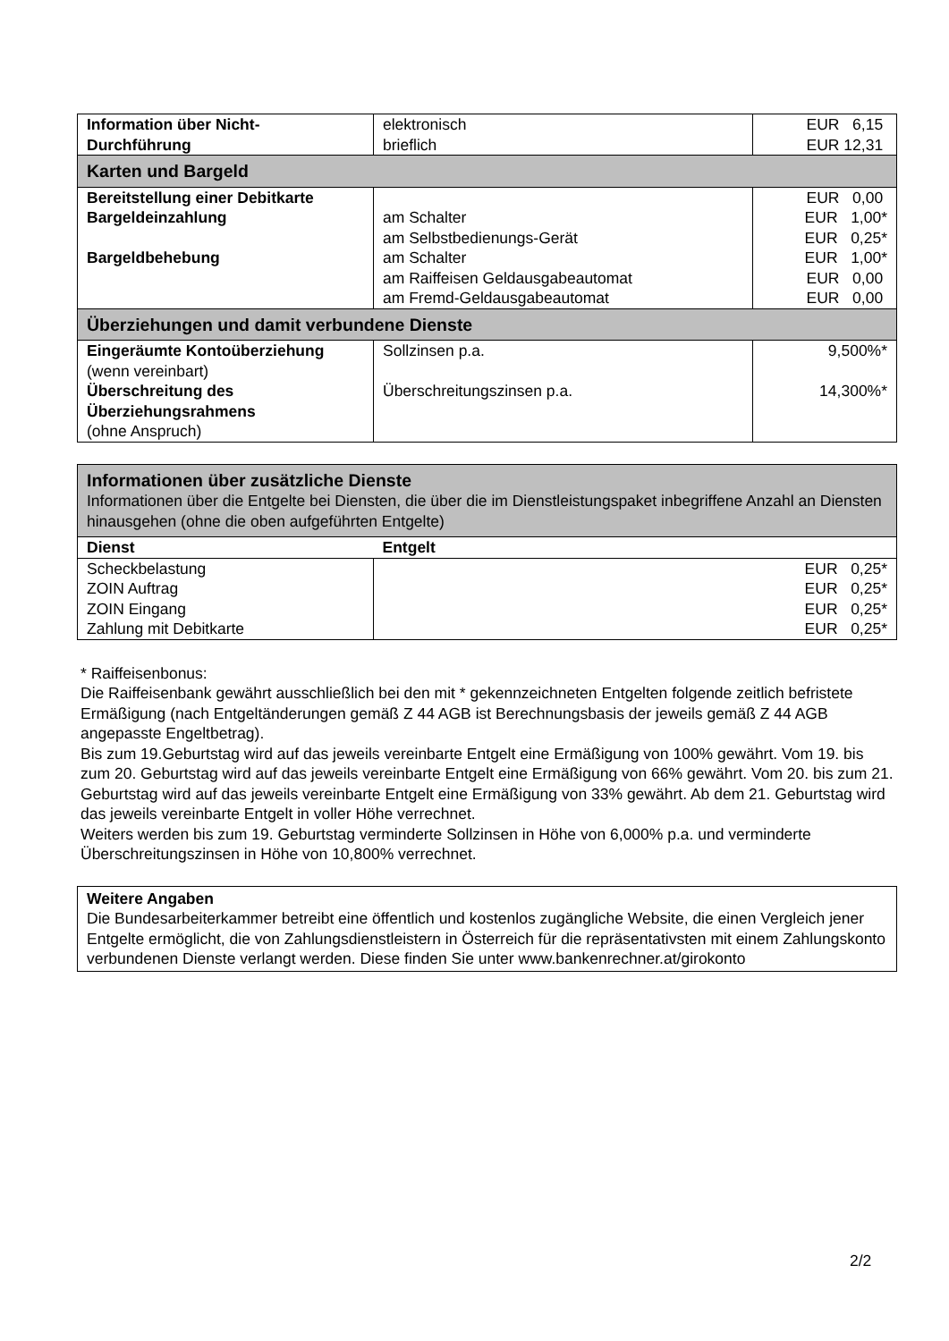| Information über Nicht- Durchführung | elektronisch brieflich | EUR 6,15 EUR 12,31 |
| Karten und Bargeld | | |
| Bereitstellung einer Debitkarte Bargeldeinzahlung Bargeldbehebung | am Schalter am Selbstbedienungs-Gerät am Schalter am Raiffeisen Geldausgabeautomat am Fremd-Geldausgabeautomat | EUR 0,00 EUR 1,00* EUR 0,25* EUR 1,00* EUR 0,00 EUR 0,00 |
| Überziehungen und damit verbundene Dienste | | |
| Eingeräumte Kontoüberziehung (wenn vereinbart) Überschreitung des Überziehungsrahmens (ohne Anspruch) | Sollzinsen p.a. Überschreitungszinsen p.a. | 9,500%* 14,300%* |
| Informationen über zusätzliche Dienste Informationen über die Entgelte bei Diensten, die über die im Dienstleistungspaket inbegriffene Anzahl an Diensten hinausgehen (ohne die oben aufgeführten Entgelte) | |
| Dienst | Entgelt |
| Scheckbelastung ZOIN Auftrag ZOIN Eingang Zahlung mit Debitkarte | EUR 0,25* EUR 0,25* EUR 0,25* EUR 0,25* |
* Raiffeisenbonus:
Die Raiffeisenbank gewährt ausschließlich bei den mit * gekennzeichneten Entgelten folgende zeitlich befristete Ermäßigung (nach Entgeltänderungen gemäß Z 44 AGB ist Berechnungsbasis der jeweils gemäß Z 44 AGB angepasste Engeltbetrag).
Bis zum 19.Geburtstag wird auf das jeweils vereinbarte Entgelt eine Ermäßigung von 100% gewährt. Vom 19. bis zum 20. Geburtstag wird auf das jeweils vereinbarte Entgelt eine Ermäßigung von 66% gewährt. Vom 20. bis zum 21. Geburtstag wird auf das jeweils vereinbarte Entgelt eine Ermäßigung von 33% gewährt. Ab dem 21. Geburtstag wird das jeweils vereinbarte Entgelt in voller Höhe verrechnet.
Weiters werden bis zum 19. Geburtstag verminderte Sollzinsen in Höhe von 6,000% p.a. und verminderte Überschreitungszinsen in Höhe von 10,800% verrechnet.
| Weitere Angaben Die Bundesarbeiterkammer betreibt eine öffentlich und kostenlos zugängliche Website, die einen Vergleich jener Entgelte ermöglicht, die von Zahlungsdienstleistern in Österreich für die repräsentativsten mit einem Zahlungskonto verbundenen Dienste verlangt werden. Diese finden Sie unter www.bankenrechner.at/girokonto |
2/2